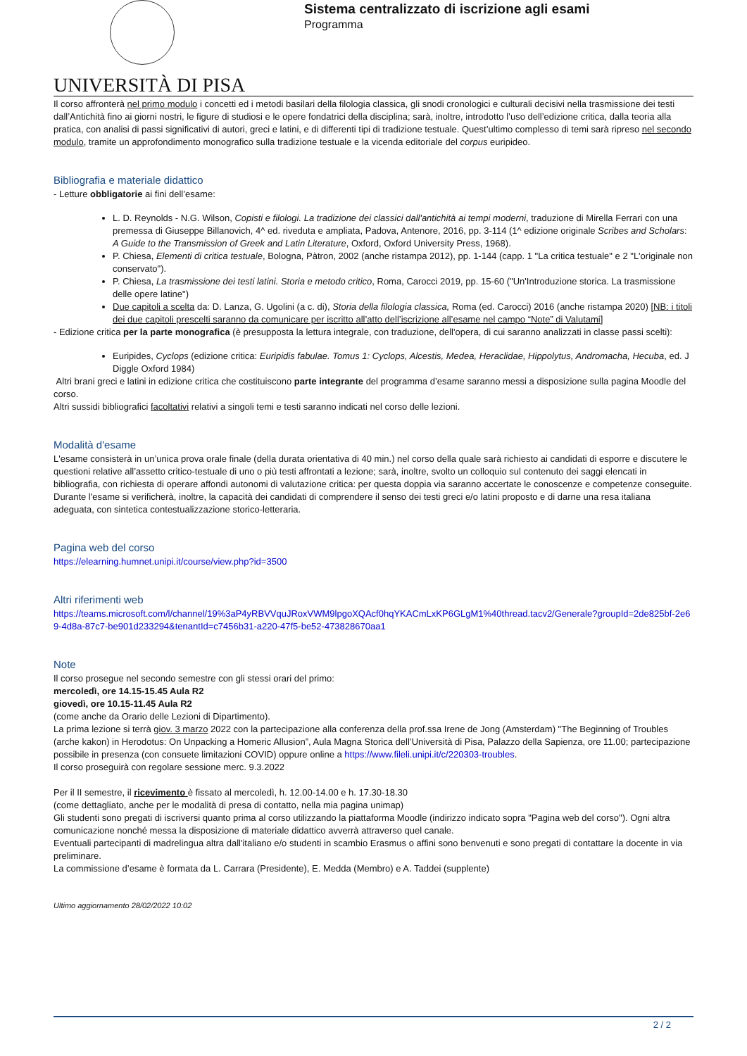UNIVERSITÀ DI PISA
Sistema centralizzato di iscrizione agli esami
Programma
Il corso affronterà nel primo modulo i concetti ed i metodi basilari della filologia classica, gli snodi cronologici e culturali decisivi nella trasmissione dei testi dall’Antichità fino ai giorni nostri, le figure di studiosi e le opere fondatrici della disciplina; sarà, inoltre, introdotto l’uso dell’edizione critica, dalla teoria alla pratica, con analisi di passi significativi di autori, greci e latini, e di differenti tipi di tradizione testuale. Quest’ultimo complesso di temi sarà ripreso nel secondo modulo, tramite un approfondimento monografico sulla tradizione testuale e la vicenda editoriale del corpus euripideo.
Bibliografia e materiale didattico
- Letture obbligatorie ai fini dell’esame:
L. D. Reynolds - N.G. Wilson, Copisti e filologi. La tradizione dei classici dall'antichità ai tempi moderni, traduzione di Mirella Ferrari con una premessa di Giuseppe Billanovich, 4^ ed. riveduta e ampliata, Padova, Antenore, 2016, pp. 3-114 (1^ edizione originale Scribes and Scholars: A Guide to the Transmission of Greek and Latin Literature, Oxford, Oxford University Press, 1968).
P. Chiesa, Elementi di critica testuale, Bologna, Pàtron, 2002 (anche ristampa 2012), pp. 1-144 (capp. 1 "La critica testuale" e 2 "L'originale non conservato").
P. Chiesa, La trasmissione dei testi latini. Storia e metodo critico, Roma, Carocci 2019, pp. 15-60 ("Un'Introduzione storica. La trasmissione delle opere latine")
Due capitoli a scelta da: D. Lanza, G. Ugolini (a c. di), Storia della filologia classica, Roma (ed. Carocci) 2016 (anche ristampa 2020) [NB: i titoli dei due capitoli prescelti saranno da comunicare per iscritto all’atto dell’iscrizione all’esame nel campo “Note” di Valutami]
- Edizione critica per la parte monografica (è presupposta la lettura integrale, con traduzione, dell'opera, di cui saranno analizzati in classe passi scelti):
Euripides, Cyclops (edizione critica: Euripidis fabulae. Tomus 1: Cyclops, Alcestis, Medea, Heraclidae, Hippolytus, Andromacha, Hecuba, ed. J Diggle Oxford 1984)
Altri brani greci e latini in edizione critica che costituiscono parte integrante del programma d’esame saranno messi a disposizione sulla pagina Moodle del corso.
Altri sussidi bibliografici facoltativi relativi a singoli temi e testi saranno indicati nel corso delle lezioni.
Modalità d'esame
L'esame consisterà in un’unica prova orale finale (della durata orientativa di 40 min.) nel corso della quale sarà richiesto ai candidati di esporre e discutere le questioni relative all’assetto critico-testuale di uno o più testi affrontati a lezione; sarà, inoltre, svolto un colloquio sul contenuto dei saggi elencati in bibliografia, con richiesta di operare affondi autonomi di valutazione critica: per questa doppia via saranno accertate le conoscenze e competenze conseguite.
Durante l'esame si verificherà, inoltre, la capacità dei candidati di comprendere il senso dei testi greci e/o latini proposto e di darne una resa italiana adeguata, con sintetica contestualizzazione storico-letteraria.
Pagina web del corso
https://elearning.humnet.unipi.it/course/view.php?id=3500
Altri riferimenti web
https://teams.microsoft.com/l/channel/19%3aP4yRBVVquJRoxVWM9lpgoXQAcf0hqYKACmLxKP6GLgM1%40thread.tacv2/Generale?groupId=2de825bf-2e69-4d8a-87c7-be901d233294&tenantId=c7456b31-a220-47f5-be52-473828670aa1
Note
Il corso prosegue nel secondo semestre con gli stessi orari del primo:
mercoledì, ore 14.15-15.45 Aula R2
giovedì, ore 10.15-11.45 Aula R2
(come anche da Orario delle Lezioni di Dipartimento).
La prima lezione si terrà giov. 3 marzo 2022 con la partecipazione alla conferenza della prof.ssa Irene de Jong (Amsterdam) "The Beginning of Troubles (arche kakon) in Herodotus: On Unpacking a Homeric Allusion”, Aula Magna Storica dell’Università di Pisa, Palazzo della Sapienza, ore 11.00; partecipazione possibile in presenza (con consuete limitazioni COVID) oppure online a https://www.fileli.unipi.it/c/220303-troubles.
Il corso proseguirà con regolare sessione merc. 9.3.2022
Per il II semestre, il ricevimento è fissato al mercoledì, h. 12.00-14.00 e h. 17.30-18.30
(come dettagliato, anche per le modalità di presa di contatto, nella mia pagina unimap)
Gli studenti sono pregati di iscriversi quanto prima al corso utilizzando la piattaforma Moodle (indirizzo indicato sopra "Pagina web del corso"). Ogni altra comunicazione nonché messa la disposizione di materiale didattico avverrà attraverso quel canale.
Eventuali partecipanti di madrelingua altra dall'italiano e/o studenti in scambio Erasmus o affini sono benvenuti e sono pregati di contattare la docente in via preliminare.
La commissione d’esame è formata da L. Carrara (Presidente), E. Medda (Membro) e A. Taddei (supplente)
Ultimo aggiornamento 28/02/2022 10:02
2 / 2